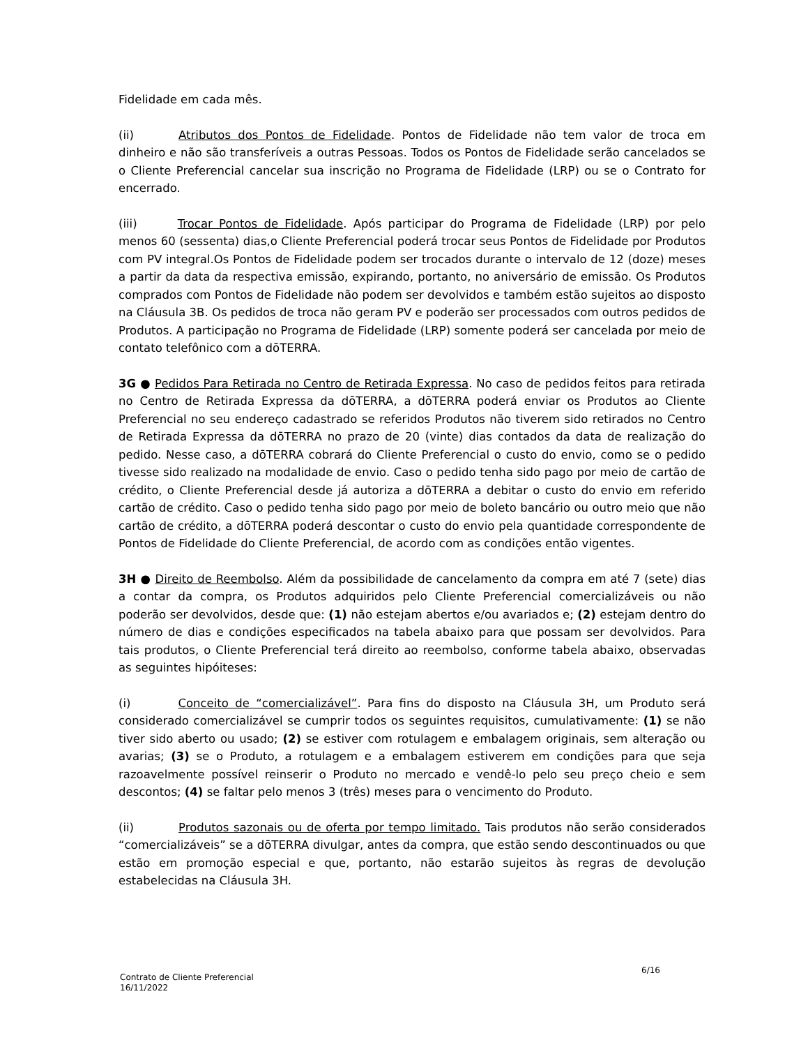Fidelidade em cada mês.
(ii) Atributos dos Pontos de Fidelidade. Pontos de Fidelidade não tem valor de troca em dinheiro e não são transferíveis a outras Pessoas. Todos os Pontos de Fidelidade serão cancelados se o Cliente Preferencial cancelar sua inscrição no Programa de Fidelidade (LRP) ou se o Contrato for encerrado.
(iii) Trocar Pontos de Fidelidade. Após participar do Programa de Fidelidade (LRP) por pelo menos 60 (sessenta) dias,o Cliente Preferencial poderá trocar seus Pontos de Fidelidade por Produtos com PV integral.Os Pontos de Fidelidade podem ser trocados durante o intervalo de 12 (doze) meses a partir da data da respectiva emissão, expirando, portanto, no aniversário de emissão. Os Produtos comprados com Pontos de Fidelidade não podem ser devolvidos e também estão sujeitos ao disposto na Cláusula 3B. Os pedidos de troca não geram PV e poderão ser processados com outros pedidos de Produtos. A participação no Programa de Fidelidade (LRP) somente poderá ser cancelada por meio de contato telefônico com a dōTERRA.
3G ● Pedidos Para Retirada no Centro de Retirada Expressa. No caso de pedidos feitos para retirada no Centro de Retirada Expressa da dōTERRA, a dōTERRA poderá enviar os Produtos ao Cliente Preferencial no seu endereço cadastrado se referidos Produtos não tiverem sido retirados no Centro de Retirada Expressa da dōTERRA no prazo de 20 (vinte) dias contados da data de realização do pedido. Nesse caso, a dōTERRA cobrará do Cliente Preferencial o custo do envio, como se o pedido tivesse sido realizado na modalidade de envio. Caso o pedido tenha sido pago por meio de cartão de crédito, o Cliente Preferencial desde já autoriza a dōTERRA a debitar o custo do envio em referido cartão de crédito. Caso o pedido tenha sido pago por meio de boleto bancário ou outro meio que não cartão de crédito, a dōTERRA poderá descontar o custo do envio pela quantidade correspondente de Pontos de Fidelidade do Cliente Preferencial, de acordo com as condições então vigentes.
3H ● Direito de Reembolso. Além da possibilidade de cancelamento da compra em até 7 (sete) dias a contar da compra, os Produtos adquiridos pelo Cliente Preferencial comercializáveis ou não poderão ser devolvidos, desde que: (1) não estejam abertos e/ou avariados e; (2) estejam dentro do número de dias e condições especificados na tabela abaixo para que possam ser devolvidos. Para tais produtos, o Cliente Preferencial terá direito ao reembolso, conforme tabela abaixo, observadas as seguintes hipóiteses:
(i) Conceito de “comercializável”. Para fins do disposto na Cláusula 3H, um Produto será considerado comercializável se cumprir todos os seguintes requisitos, cumulativamente: (1) se não tiver sido aberto ou usado; (2) se estiver com rotulagem e embalagem originais, sem alteração ou avarias; (3) se o Produto, a rotulagem e a embalagem estiverem em condições para que seja razoavelmente possível reinserir o Produto no mercado e vendê-lo pelo seu preço cheio e sem descontos; (4) se faltar pelo menos 3 (três) meses para o vencimento do Produto.
(ii) Produtos sazonais ou de oferta por tempo limitado. Tais produtos não serão considerados “comercializáveis” se a dōTERRA divulgar, antes da compra, que estão sendo descontinuados ou que estão em promoção especial e que, portanto, não estarão sujeitos às regras de devolução estabelecidas na Cláusula 3H.
6/16
Contrato de Cliente Preferencial
16/11/2022